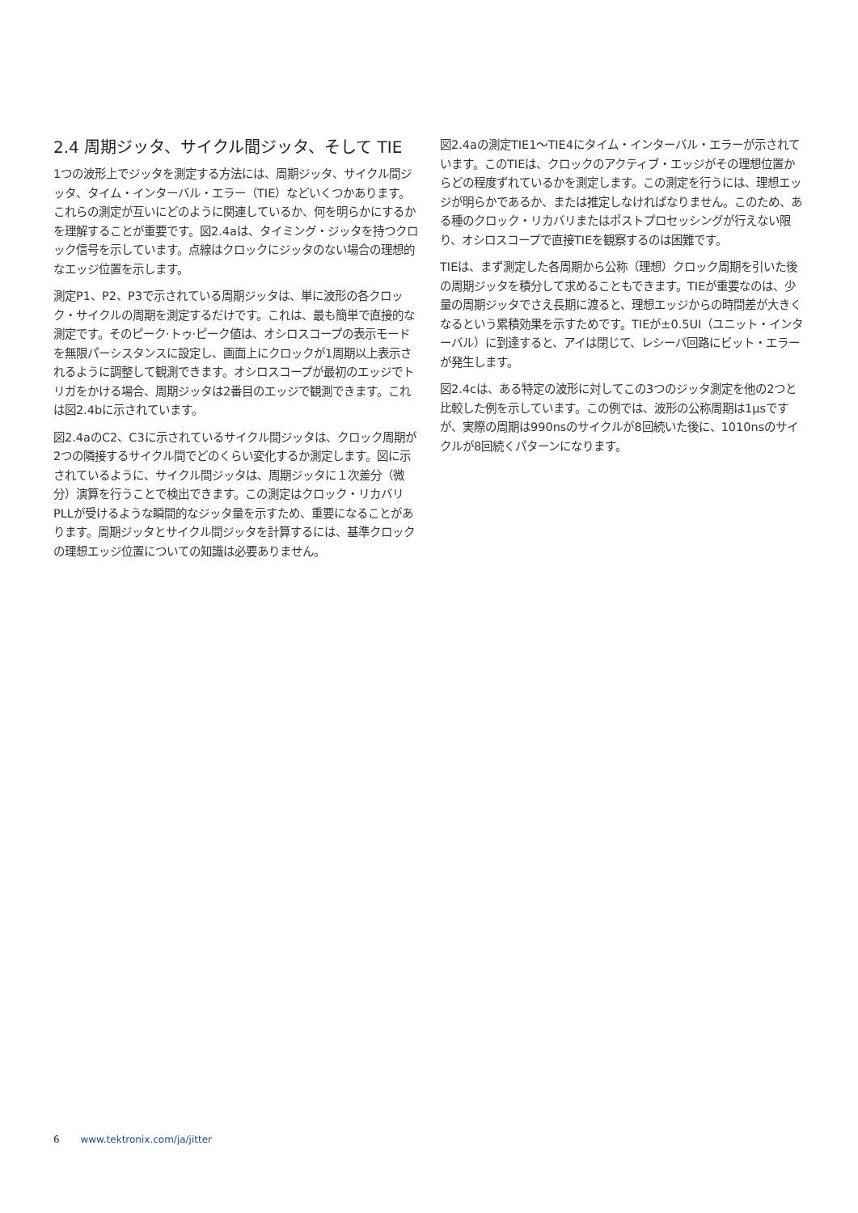2.4 周期ジッタ、サイクル間ジッタ、そして TIE
1つの波形上でジッタを測定する方法には、周期ジッタ、サイクル間ジッタ、タイム・インターバル・エラー（TIE）などいくつかあります。これらの測定が互いにどのように関連しているか、何を明らかにするかを理解することが重要です。図2.4aは、タイミング・ジッタを持つクロック信号を示しています。点線はクロックにジッタのない場合の理想的なエッジ位置を示します。
測定P1、P2、P3で示されている周期ジッタは、単に波形の各クロック・サイクルの周期を測定するだけです。これは、最も簡単で直接的な測定です。そのピーク·トゥ·ピーク値は、オシロスコープの表示モードを無限パーシスタンスに設定し、画面上にクロックが1周期以上表示されるように調整して観測できます。オシロスコープが最初のエッジでトリガをかける場合、周期ジッタは2番目のエッジで観測できます。これは図2.4bに示されています。
図2.4aのC2、C3に示されているサイクル間ジッタは、クロック周期が2つの隣接するサイクル間でどのくらい変化するか測定します。図に示されているように、サイクル間ジッタは、周期ジッタに１次差分（微分）演算を行うことで検出できます。この測定はクロック・リカバリPLLが受けるような瞬間的なジッタ量を示すため、重要になることがあります。周期ジッタとサイクル間ジッタを計算するには、基準クロックの理想エッジ位置についての知識は必要ありません。
図2.4aの測定TIE1～TIE4にタイム・インターバル・エラーが示されています。このTIEは、クロックのアクティブ・エッジがその理想位置からどの程度ずれているかを測定します。この測定を行うには、理想エッジが明らかであるか、または推定しなければなりません。このため、ある種のクロック・リカバリまたはポストプロセッシングが行えない限り、オシロスコープで直接TIEを観察するのは困難です。
TIEは、まず測定した各周期から公称（理想）クロック周期を引いた後の周期ジッタを積分して求めることもできます。TIEが重要なのは、少量の周期ジッタでさえ長期に渡ると、理想エッジからの時間差が大きくなるという累積効果を示すためです。TIEが±0.5UI（ユニット・インターバル）に到達すると、アイは閉じて、レシーバ回路にビット・エラーが発生します。
図2.4cは、ある特定の波形に対してこの3つのジッタ測定を他の2つと比較した例を示しています。この例では、波形の公称周期は1μsですが、実際の周期は990nsのサイクルが8回続いた後に、1010nsのサイクルが8回続くパターンになります。
6 www.tektronix.com/ja/jitter